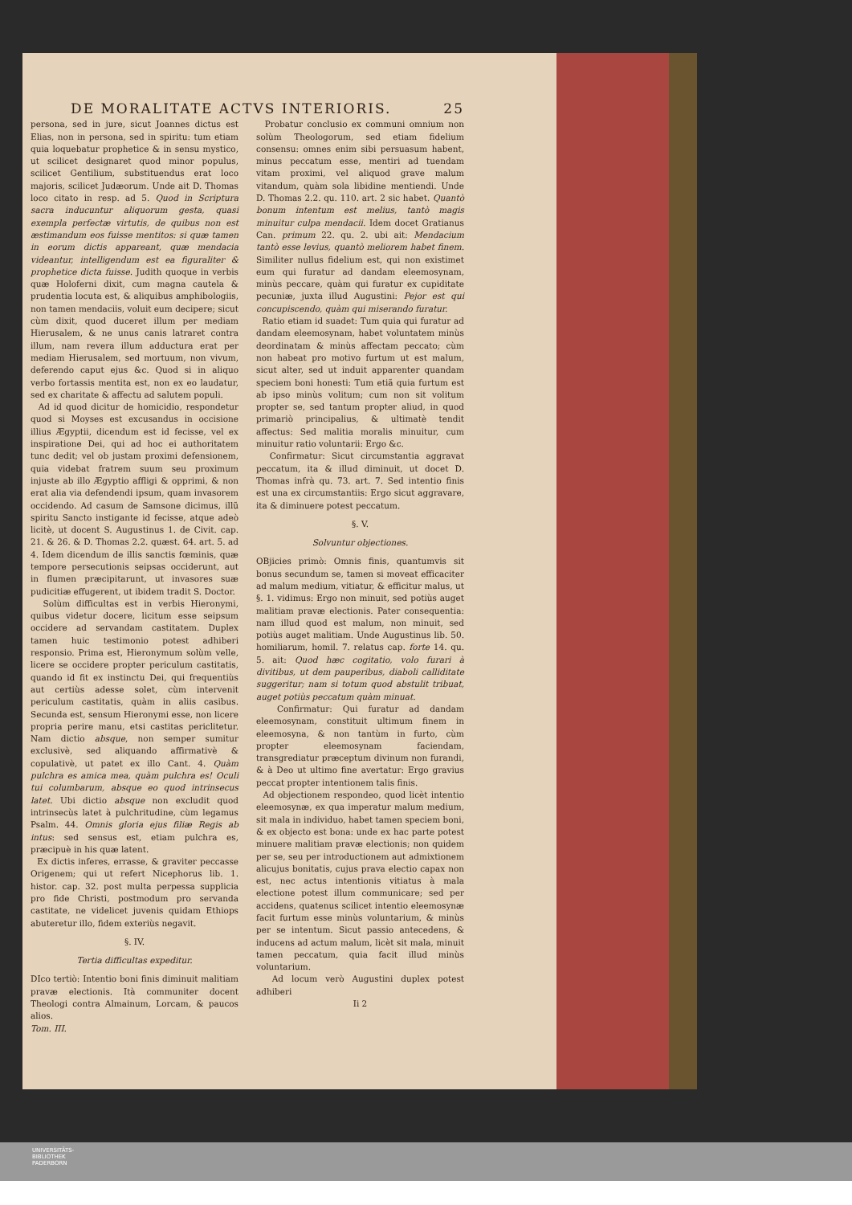DE MORALITATE ACTVS INTERIORIS. 25
persona, sed in jure, sicut Joannes dictus est Elias, non in persona, sed in spiritu: tum etiam quia loquebatur prophetice & in sensu mystico, ut scilicet designaret quod minor populus, scilicet Gentilium, substituendus erat loco majoris, scilicet Judæorum. Unde ait D. Thomas loco citato in resp. ad 5. Quod in Scriptura sacra inducuntur aliquorum gesta, quasi exempla perfectæ virtutis, de quibus non est æstimandum eos fuisse mentitos: si quæ tamen in eorum dictis appareant, quæ mendacia videantur, intelligendum est ea figuraliter & prophetice dicta fuisse. Judith quoque in verbis quæ Holoferni dixit, cum magna cautela & prudentia locuta est, & aliquibus amphibologiis, non tamen mendaciis, voluit eum decipere; sicut cùm dixit, quod duceret illum per mediam Hierusalem, & ne unus canis latraret contra illum, nam revera illum adductura erat per mediam Hierusalem, sed mortuum, non vivum, deferendo caput ejus &c. Quod si in aliquo verbo fortassis mentita est, non ex eo laudatur, sed ex charitate & affectu ad salutem populi.
Ad id quod dicitur de homicidio, respondetur quod si Moyses est excusandus in occisione illius Ægyptii, dicendum est id fecisse, vel ex inspiratione Dei, qui ad hoc ei authoritatem tunc dedit; vel ob justam proximi defensionem, quia videbat fratrem suum seu proximum injuste ab illo Ægyptio affligi & opprimi, & non erat alia via defendendi ipsum, quam invasorem occidendo. Ad casum de Samsone dicimus, illũ spiritu Sancto instigante id fecisse, atque adeò licitè, ut docent S. Augustinus 1. de Civit. cap. 21. & 26. & D. Thomas 2.2. quæst. 64. art. 5. ad 4. Idem dicendum de illis sanctis fœminis, quæ tempore persecutionis seipsas occiderunt, aut in flumen præcipitarunt, ut invasores suæ pudicitiæ effugerent, ut ibidem tradit S. Doctor.
Solùm difficultas est in verbis Hieronymi, quibus videtur docere, licitum esse seipsum occidere ad servandam castitatem. Duplex tamen huic testimonio potest adhiberi responsio. Prima est, Hieronymum solùm velle, licere se occidere propter periculum castitatis, quando id fit ex instinctu Dei, qui frequentiùs aut certiùs adesse solet, cùm intervenit periculum castitatis, quàm in aliis casibus. Secunda est, sensum Hieronymi esse, non licere propria perire manu, etsi castitas periclitetur. Nam dictio absque, non semper sumitur exclusivè, sed aliquando affirmativè & copulativè, ut patet ex illo Cant. 4. Quàm pulchra es amica mea, quàm pulchra es! Oculi tui columbarum, absque eo quod intrinsecus latet. Ubi dictio absque non excludit quod intrinsecùs latet à pulchritudine, cùm legamus Psalm. 44. Omnis gloria ejus filiæ Regis ab intus: sed sensus est, etiam pulchra es, præcipuè in his quæ latent.
Ex dictis inferes, errasse, & graviter peccasse Origenem; qui ut refert Nicephorus lib. 1. histor. cap. 32. post multa perpessa supplicia pro fide Christi, postmodum pro servanda castitate, ne videlicet juvenis quidam Ethiops abuteretur illo, fidem exteriùs negavit.
§. IV.
Tertia difficultas expeditur.
DIco tertiò: Intentio boni finis diminuit malitiam pravæ electionis. Ità communiter docent Theologi contra Almainum, Lorcam, & paucos alios.
Tom. III.
Probatur conclusio ex communi omnium non solùm Theologorum, sed etiam fidelium consensu: omnes enim sibi persuasum habent, minus peccatum esse, mentiri ad tuendam vitam proximi, vel aliquod grave malum vitandum, quàm sola libidine mentiendi. Unde D. Thomas 2.2. qu. 110. art. 2 sic habet. Quantò bonum intentum est melius, tantò magis minuitur culpa mendacii. Idem docet Gratianus Can. primum 22. qu. 2. ubi ait: Mendacium tantò esse levius, quantò meliorem habet finem. Similiter nullus fidelium est, qui non existimet eum qui furatur ad dandam eleemosynam, minùs peccare, quàm qui furatur ex cupiditate pecuniæ, juxta illud Augustini: Pejor est qui concupiscendo, quàm qui miserando furatur.
Ratio etiam id suadet: Tum quia qui furatur ad dandam eleemosynam, habet voluntatem minùs deordinatam & minùs affectam peccato; cùm non habeat pro motivo furtum ut est malum, sicut alter, sed ut induit apparenter quandam speciem boni honesti: Tum etiã quia furtum est ab ipso minùs volitum; cum non sit volitum propter se, sed tantum propter aliud, in quod primariò principalius, & ultimatè tendit affectus: Sed malitia moralis minuitur, cum minuitur ratio voluntarii: Ergo &c.
Confirmatur: Sicut circumstantia aggravat peccatum, ita & illud diminuit, ut docet D. Thomas infrà qu. 73. art. 7. Sed intentio finis est una ex circumstantiis: Ergo sicut aggravare, ita & diminuere potest peccatum.
§. V.
Solvuntur objectiones.
OBjicies primò: Omnis finis, quantumvis sit bonus secundum se, tamen si moveat efficaciter ad malum medium, vitiatur, & efficitur malus, ut §. 1. vidimus: Ergo non minuit, sed potiùs auget malitiam pravæ electionis. Pater consequentia: nam illud quod est malum, non minuit, sed potiùs auget malitiam. Unde Augustinus lib. 50. homiliarum, homil. 7. relatus cap. forte 14. qu. 5. ait: Quod hæc cogitatio, volo furari à divitibus, ut dem pauperibus, diaboli calliditate suggeritur; nam si totum quod abstulit tribuat, auget potiùs peccatum quàm minuat.
Confirmatur: Qui furatur ad dandam eleemosynam, constituit ultimum finem in eleemosyna, & non tantùm in furto, cùm propter eleemosynam faciendam, transgrediatur præceptum divinum non furandi, & à Deo ut ultimo fine avertatur: Ergo gravius peccat propter intentionem talis finis.
Ad objectionem respondeo, quod licèt intentio eleemosynæ, ex qua imperatur malum medium, sit mala in individuo, habet tamen speciem boni, & ex objecto est bona: unde ex hac parte potest minuere malitiam pravæ electionis; non quidem per se, seu per introductionem aut admixtionem alicujus bonitatis, cujus prava electio capax non est, nec actus intentionis vitiatus à mala electione potest illum communicare; sed per accidens, quatenus scilicet intentio eleemosynæ facit furtum esse minùs voluntarium, & minùs per se intentum. Sicut passio antecedens, & inducens ad actum malum, licèt sit mala, minuit tamen peccatum, quia facit illud minùs voluntarium.
Ad locum verò Augustini duplex potest adhiberi
Ii 2
UNIVERSITÄTS-
BIBLIOTHEK
PADERBORN